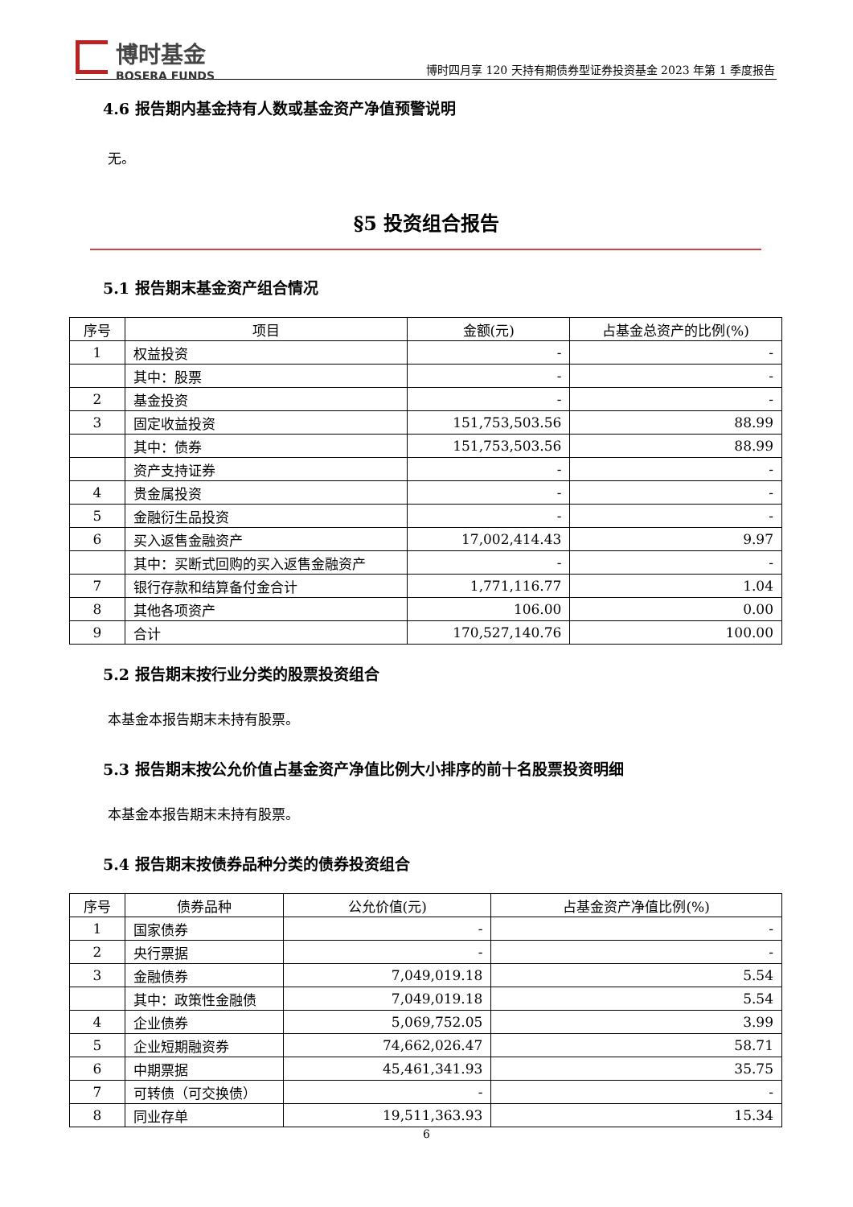博时基金
BOSERA FUNDS
博时四月享 120 天持有期债券型证券投资基金 2023 年第 1 季度报告
4.6 报告期内基金持有人数或基金资产净值预警说明
无。
§5 投资组合报告
5.1 报告期末基金资产组合情况
| 序号 | 项目 | 金额(元) | 占基金总资产的比例(%) |
| --- | --- | --- | --- |
| 1 | 权益投资 | - | - |
| | 其中：股票 | - | - |
| 2 | 基金投资 | - | - |
| 3 | 固定收益投资 | 151,753,503.56 | 88.99 |
| | 其中：债券 | 151,753,503.56 | 88.99 |
| | 资产支持证券 | - | - |
| 4 | 贵金属投资 | - | - |
| 5 | 金融衍生品投资 | - | - |
| 6 | 买入返售金融资产 | 17,002,414.43 | 9.97 |
| | 其中：买断式回购的买入返售金融资产 | - | - |
| 7 | 银行存款和结算备付金合计 | 1,771,116.77 | 1.04 |
| 8 | 其他各项资产 | 106.00 | 0.00 |
| 9 | 合计 | 170,527,140.76 | 100.00 |
5.2 报告期末按行业分类的股票投资组合
本基金本报告期末未持有股票。
5.3 报告期末按公允价值占基金资产净值比例大小排序的前十名股票投资明细
本基金本报告期末未持有股票。
5.4 报告期末按债券品种分类的债券投资组合
| 序号 | 债券品种 | 公允价值(元) | 占基金资产净值比例(%) |
| --- | --- | --- | --- |
| 1 | 国家债券 | - | - |
| 2 | 央行票据 | - | - |
| 3 | 金融债券 | 7,049,019.18 | 5.54 |
| | 其中：政策性金融债 | 7,049,019.18 | 5.54 |
| 4 | 企业债券 | 5,069,752.05 | 3.99 |
| 5 | 企业短期融资券 | 74,662,026.47 | 58.71 |
| 6 | 中期票据 | 45,461,341.93 | 35.75 |
| 7 | 可转债（可交换债） | - | - |
| 8 | 同业存单 | 19,511,363.93 | 15.34 |
6